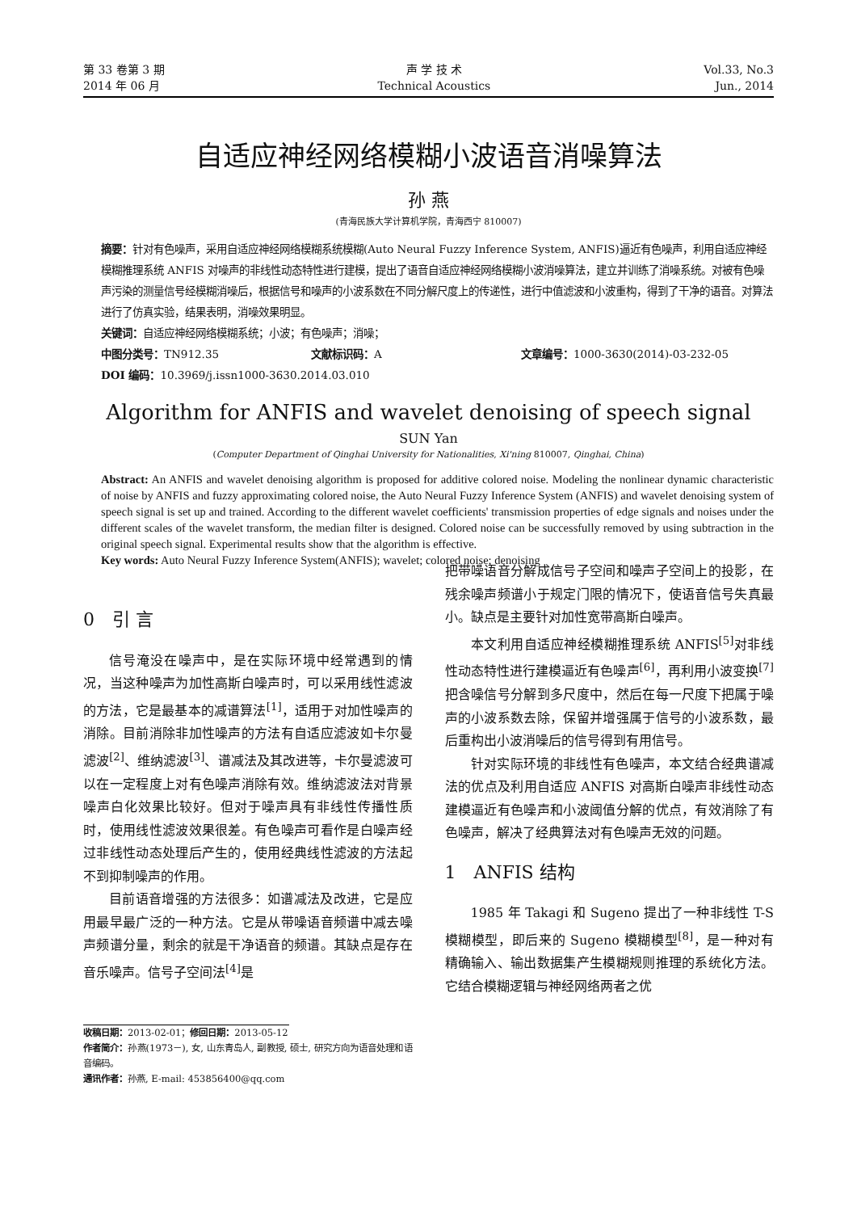第 33 卷第 3 期
2014 年 06 月
声 学 技 术
Technical Acoustics
Vol.33, No.3
Jun., 2014
自适应神经网络模糊小波语音消噪算法
孙 燕
(青海民族大学计算机学院，青海西宁 810007)
摘要：针对有色噪声，采用自适应神经网络模糊系统模糊(Auto Neural Fuzzy Inference System, ANFIS)逼近有色噪声，利用自适应神经模糊推理系统 ANFIS 对噪声的非线性动态特性进行建模，提出了语音自适应神经网络模糊小波消噪算法，建立并训练了消噪系统。对被有色噪声污染的测量信号经模糊消噪后，根据信号和噪声的小波系数在不同分解尺度上的传递性，进行中值滤波和小波重构，得到了干净的语音。对算法进行了仿真实验，结果表明，消噪效果明显。
关键词：自适应神经网络模糊系统；小波；有色噪声；消噪；
中图分类号：TN912.35 文献标识码：A 文章编号：1000-3630(2014)-03-232-05
DOI 编码：10.3969/j.issn1000-3630.2014.03.010
Algorithm for ANFIS and wavelet denoising of speech signal
SUN Yan
(Computer Department of Qinghai University for Nationalities, Xi'ning 810007, Qinghai, China)
Abstract: An ANFIS and wavelet denoising algorithm is proposed for additive colored noise. Modeling the nonlinear dynamic characteristic of noise by ANFIS and fuzzy approximating colored noise, the Auto Neural Fuzzy Inference System (ANFIS) and wavelet denoising system of speech signal is set up and trained. According to the different wavelet coefficients' transmission properties of edge signals and noises under the different scales of the wavelet transform, the median filter is designed. Colored noise can be successfully removed by using subtraction in the original speech signal. Experimental results show that the algorithm is effective.
Key words: Auto Neural Fuzzy Inference System(ANFIS); wavelet; colored noise; denoising
0　引 言
信号淹没在噪声中，是在实际环境中经常遇到的情况，当这种噪声为加性高斯白噪声时，可以采用线性滤波的方法，它是最基本的减谱算法<sup>[1]</sup>，适用于对加性噪声的消除。目前消除非加性噪声的方法有自适应滤波如卡尔曼滤波<sup>[2]</sup>、维纳滤波<sup>[3]</sup>、谱减法及其改进等，卡尔曼滤波可以在一定程度上对有色噪声消除有效。维纳滤波法对背景噪声白化效果比较好。但对于噪声具有非线性传播性质时，使用线性滤波效果很差。有色噪声可看作是白噪声经过非线性动态处理后产生的，使用经典线性滤波的方法起不到抑制噪声的作用。
目前语音增强的方法很多：如谱减法及改进，它是应用最早最广泛的一种方法。它是从带噪语音频谱中减去噪声频谱分量，剩余的就是干净语音的频谱。其缺点是存在音乐噪声。信号子空间法<sup>[4]</sup>是
收稿日期：2013-02-01；修回日期：2013-05-12
作者简介：孙燕(1973－), 女, 山东青岛人, 副教授, 硕士, 研究方向为语音处理和语音编码。
通讯作者：孙燕, E-mail: 453856400@qq.com
把带噪语音分解成信号子空间和噪声子空间上的投影，在残余噪声频谱小于规定门限的情况下，使语音信号失真最小。缺点是主要针对加性宽带高斯白噪声。
本文利用自适应神经模糊推理系统 ANFIS<sup>[5]</sup>对非线性动态特性进行建模逼近有色噪声<sup>[6]</sup>，再利用小波变换<sup>[7]</sup>把含噪信号分解到多尺度中，然后在每一尺度下把属于噪声的小波系数去除，保留并增强属于信号的小波系数，最后重构出小波消噪后的信号得到有用信号。
针对实际环境的非线性有色噪声，本文结合经典谱减法的优点及利用自适应 ANFIS 对高斯白噪声非线性动态建模逼近有色噪声和小波阈值分解的优点，有效消除了有色噪声，解决了经典算法对有色噪声无效的问题。
1　ANFIS 结构
1985 年 Takagi 和 Sugeno 提出了一种非线性 T-S 模糊模型，即后来的 Sugeno 模糊模型<sup>[8]</sup>，是一种对有精确输入、输出数据集产生模糊规则推理的系统化方法。它结合模糊逻辑与神经网络两者之优